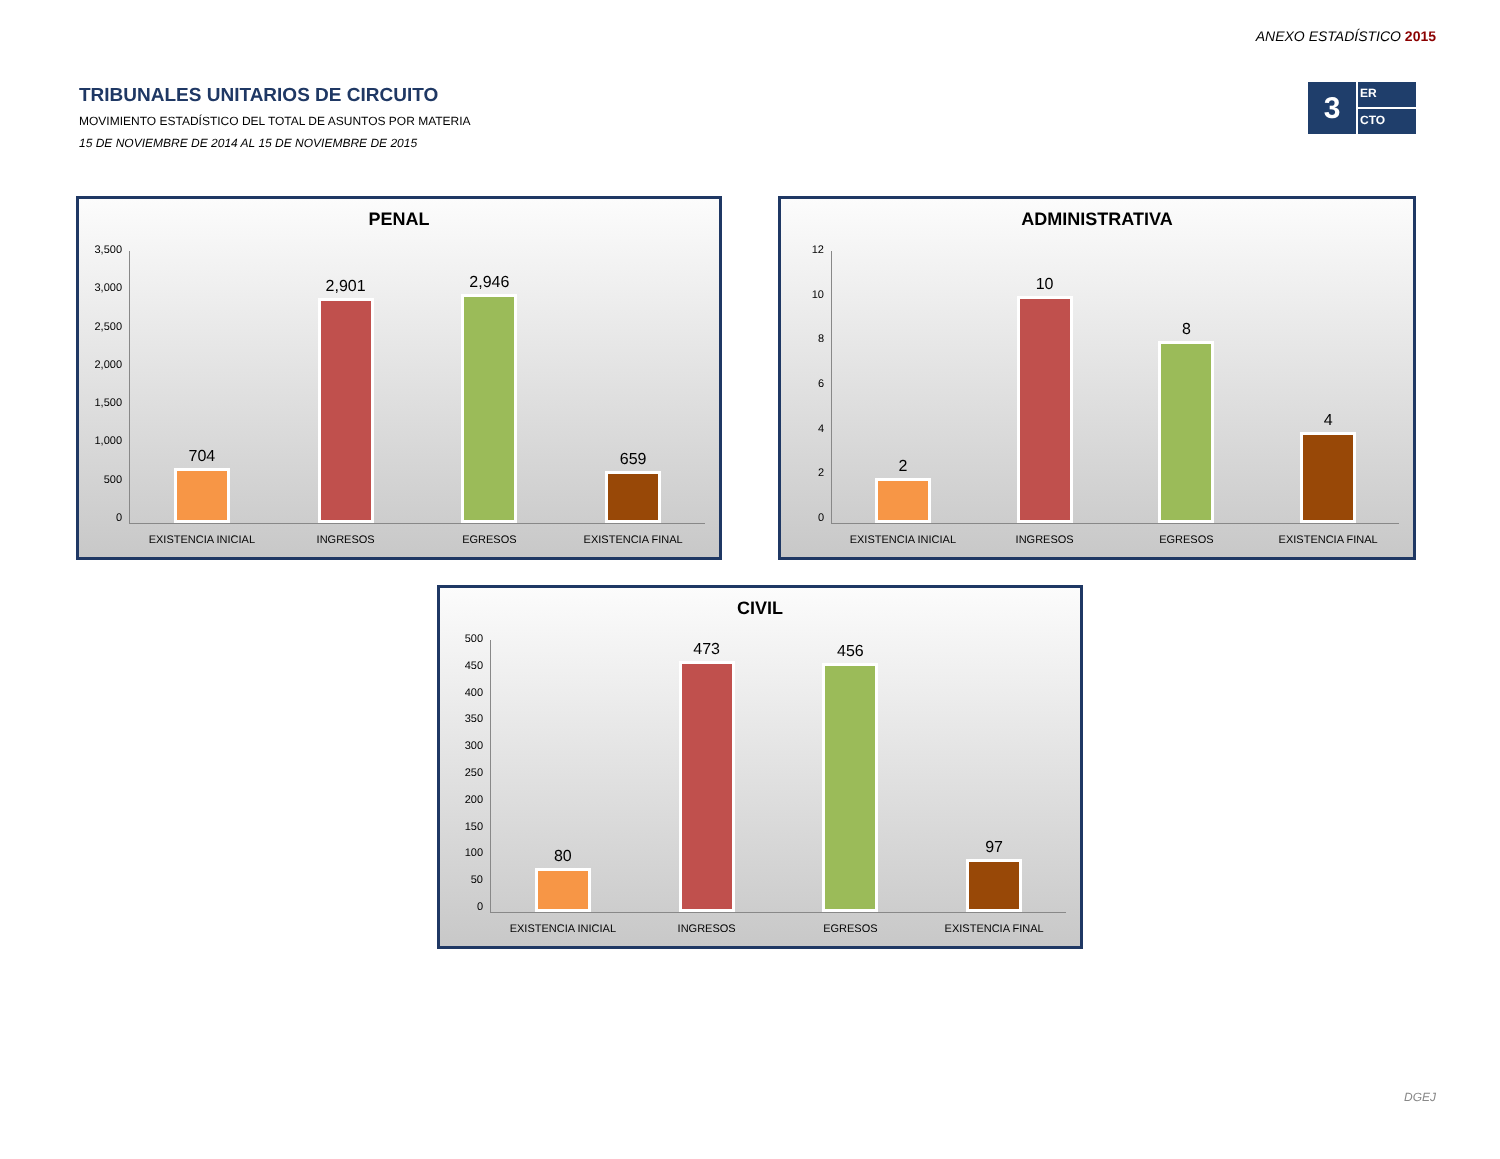ANEXO ESTADÍSTICO 2015
TRIBUNALES UNITARIOS DE CIRCUITO
MOVIMIENTO ESTADÍSTICO DEL TOTAL DE ASUNTOS POR MATERIA
15 DE NOVIEMBRE DE 2014 AL 15 DE NOVIEMBRE DE 2015
3
ER
CTO
PENAL
3,500
3,000
2,500
2,000
1,500
1,000
500
0
704
2,901
2,946
659
EXISTENCIA INICIAL INGRESOS EGRESOS EXISTENCIA FINAL
ADMINISTRATIVA
12
10
86420
2
10
8
4
EXISTENCIA INICIAL INGRESOS EGRESOS EXISTENCIA FINAL
CIVIL
500
450
400
350
300
250
200
150
100
50
0
80
473
456
97
EXISTENCIA INICIAL INGRESOS EGRESOS EXISTENCIA FINAL
DGEJ